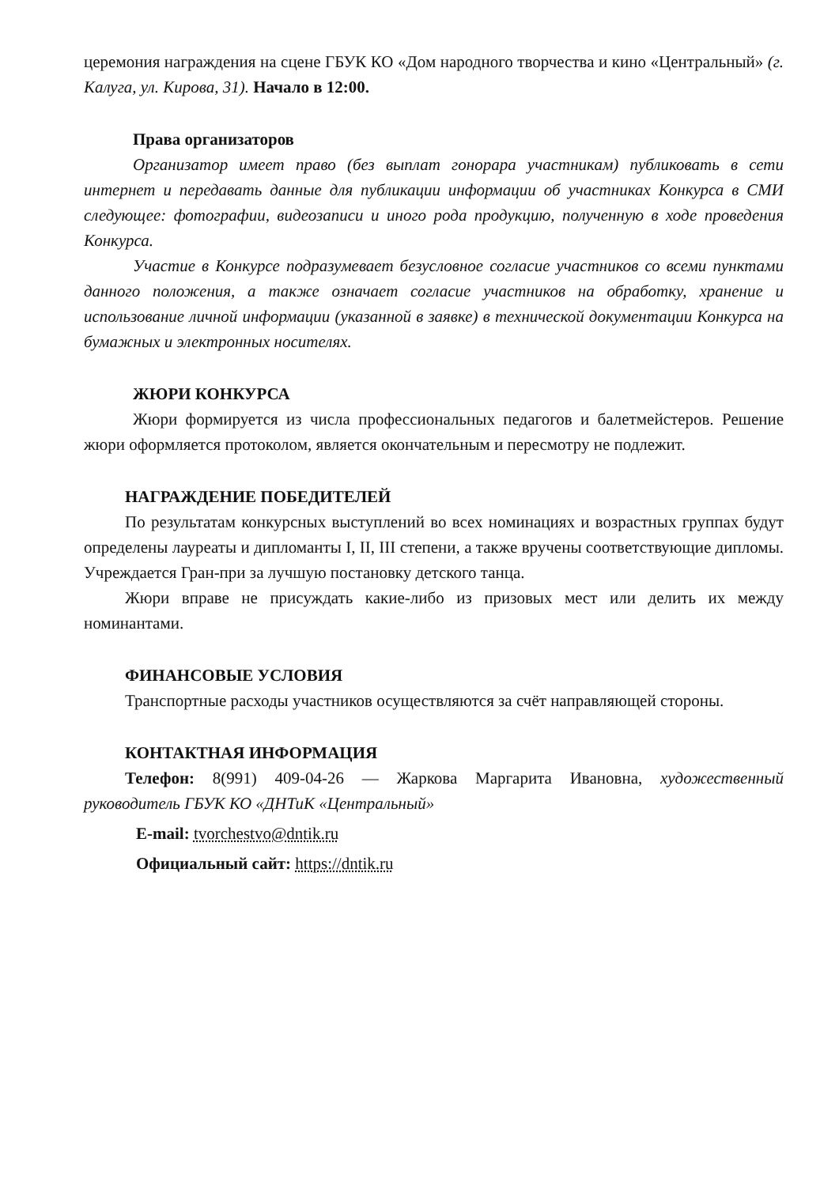церемония награждения на сцене ГБУК КО «Дом народного творчества и кино «Центральный» (г. Калуга, ул. Кирова, 31). Начало в 12:00.
Права организаторов
Организатор имеет право (без выплат гонорара участникам) публиковать в сети интернет и передавать данные для публикации информации об участниках Конкурса в СМИ следующее: фотографии, видеозаписи и иного рода продукцию, полученную в ходе проведения Конкурса.
Участие в Конкурсе подразумевает безусловное согласие участников со всеми пунктами данного положения, а также означает согласие участников на обработку, хранение и использование личной информации (указанной в заявке) в технической документации Конкурса на бумажных и электронных носителях.
ЖЮРИ КОНКУРСА
Жюри формируется из числа профессиональных педагогов и балетмейстеров. Решение жюри оформляется протоколом, является окончательным и пересмотру не подлежит.
НАГРАЖДЕНИЕ ПОБЕДИТЕЛЕЙ
По результатам конкурсных выступлений во всех номинациях и возрастных группах будут определены лауреаты и дипломанты I, II, III степени, а также вручены соответствующие дипломы. Учреждается Гран-при за лучшую постановку детского танца.
Жюри вправе не присуждать какие-либо из призовых мест или делить их между номинантами.
ФИНАНСОВЫЕ УСЛОВИЯ
Транспортные расходы участников осуществляются за счёт направляющей стороны.
КОНТАКТНАЯ ИНФОРМАЦИЯ
Телефон: 8(991) 409-04-26 — Жаркова Маргарита Ивановна, художественный руководитель ГБУК КО «ДНТиК «Центральный»
E-mail: tvorchestvo@dntik.ru
Официальный сайт: https://dntik.ru